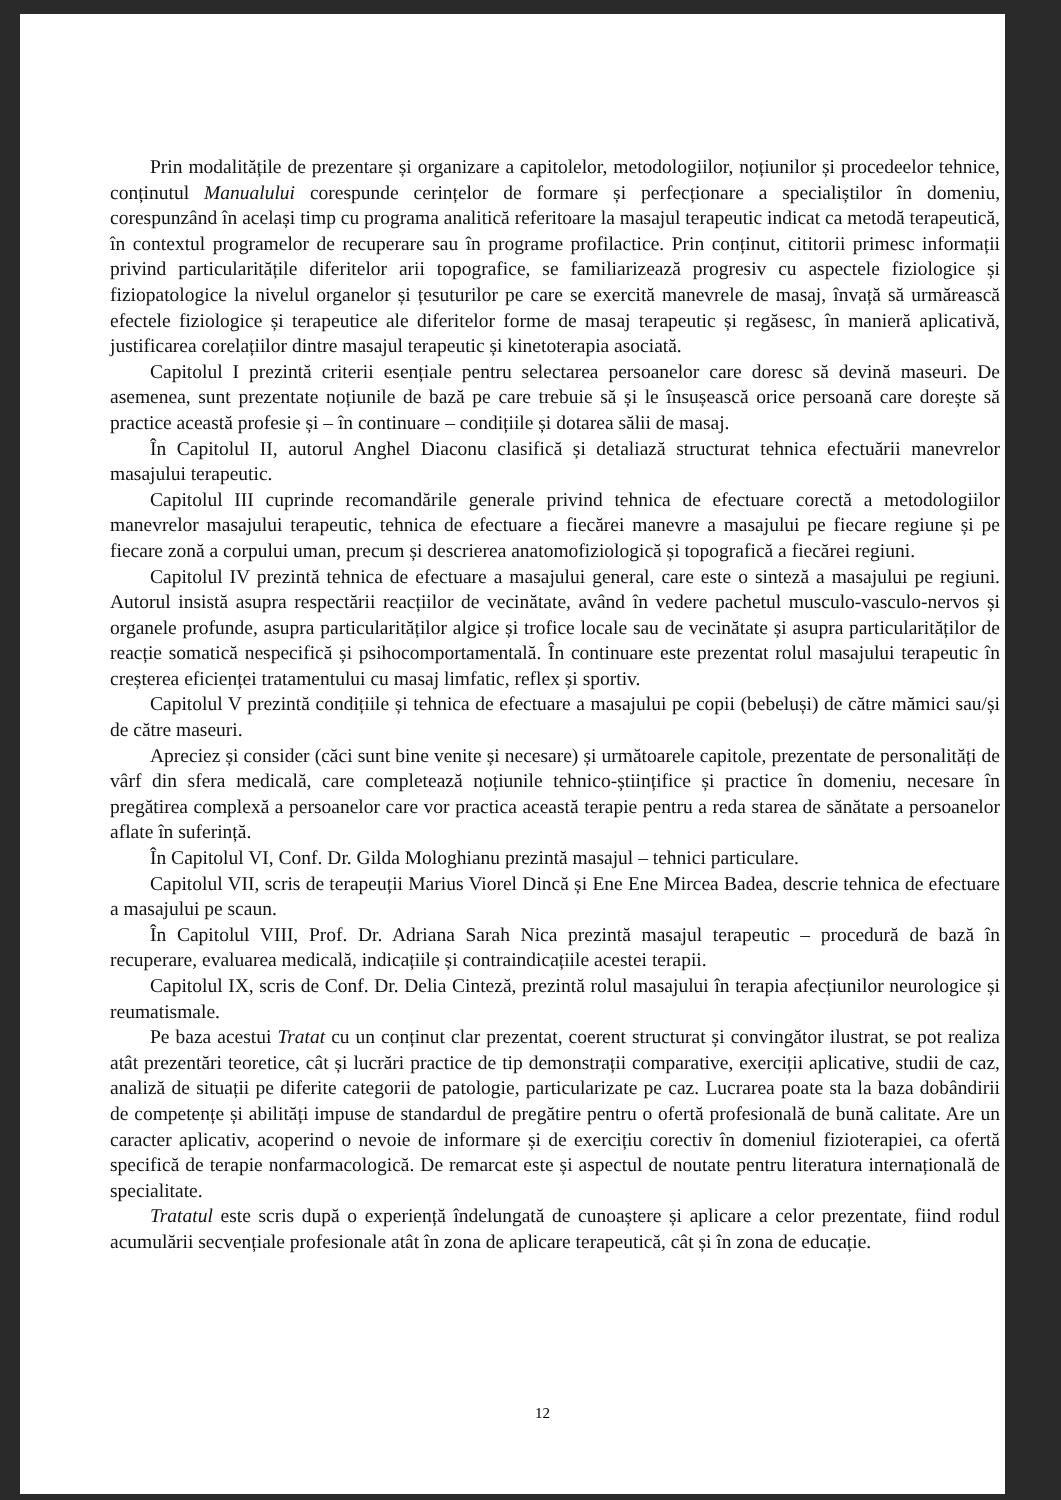Prin modalitățile de prezentare și organizare a capitolelor, metodologiilor, noțiunilor și procedeelor tehnice, conținutul Manualului corespunde cerințelor de formare și perfecționare a specialiștilor în domeniu, corespunzând în același timp cu programa analitică referitoare la masajul terapeutic indicat ca metodă terapeutică, în contextul programelor de recuperare sau în programe profilactice. Prin conținut, cititorii primesc informații privind particularitățile diferitelor arii topografice, se familiarizează progresiv cu aspectele fiziologice și fiziopatologice la nivelul organelor și țesuturilor pe care se exercită manevrele de masaj, învață să urmărească efectele fiziologice și terapeutice ale diferitelor forme de masaj terapeutic și regăsesc, în manieră aplicativă, justificarea corelațiilor dintre masajul terapeutic și kinetoterapia asociată.
Capitolul I prezintă criterii esențiale pentru selectarea persoanelor care doresc să devină maseuri. De asemenea, sunt prezentate noțiunile de bază pe care trebuie să și le însușească orice persoană care dorește să practice această profesie și – în continuare – condițiile și dotarea sălii de masaj.
În Capitolul II, autorul Anghel Diaconu clasifică și detaliază structurat tehnica efectuării manevrelor masajului terapeutic.
Capitolul III cuprinde recomandările generale privind tehnica de efectuare corectă a metodologiilor manevrelor masajului terapeutic, tehnica de efectuare a fiecărei manevre a masajului pe fiecare regiune și pe fiecare zonă a corpului uman, precum și descrierea anatomofiziologică și topografică a fiecărei regiuni.
Capitolul IV prezintă tehnica de efectuare a masajului general, care este o sinteză a masajului pe regiuni. Autorul insistă asupra respectării reacțiilor de vecinătate, având în vedere pachetul musculo-vasculo-nervos și organele profunde, asupra particularităților algice și trofice locale sau de vecinătate și asupra particularităților de reacție somatică nespecifică și psihocomportamentală. În continuare este prezentat rolul masajului terapeutic în creșterea eficienței tratamentului cu masaj limfatic, reflex și sportiv.
Capitolul V prezintă condițiile și tehnica de efectuare a masajului pe copii (bebeluși) de către mămici sau/și de către maseuri.
Apreciez și consider (căci sunt bine venite și necesare) și următoarele capitole, prezentate de personalități de vârf din sfera medicală, care completează noțiunile tehnico-științifice și practice în domeniu, necesare în pregătirea complexă a persoanelor care vor practica această terapie pentru a reda starea de sănătate a persoanelor aflate în suferință.
În Capitolul VI, Conf. Dr. Gilda Mologhianu prezintă masajul – tehnici particulare.
Capitolul VII, scris de terapeuții Marius Viorel Dincă și Ene Ene Mircea Badea, descrie tehnica de efectuare a masajului pe scaun.
În Capitolul VIII, Prof. Dr. Adriana Sarah Nica prezintă masajul terapeutic – procedură de bază în recuperare, evaluarea medicală, indicațiile și contraindicațiile acestei terapii.
Capitolul IX, scris de Conf. Dr. Delia Cinteză, prezintă rolul masajului în terapia afecțiunilor neurologice și reumatismale.
Pe baza acestui Tratat cu un conținut clar prezentat, coerent structurat și convingător ilustrat, se pot realiza atât prezentări teoretice, cât și lucrări practice de tip demonstrații comparative, exerciții aplicative, studii de caz, analiză de situații pe diferite categorii de patologie, particularizate pe caz. Lucrarea poate sta la baza dobândirii de competențe și abilități impuse de standardul de pregătire pentru o ofertă profesională de bună calitate. Are un caracter aplicativ, acoperind o nevoie de informare și de exercițiu corectiv în domeniul fizioterapiei, ca ofertă specifică de terapie nonfarmacologică. De remarcat este și aspectul de noutate pentru literatura internațională de specialitate.
Tratatul este scris după o experiență îndelungată de cunoaștere și aplicare a celor prezentate, fiind rodul acumulării secvențiale profesionale atât în zona de aplicare terapeutică, cât și în zona de educație.
12